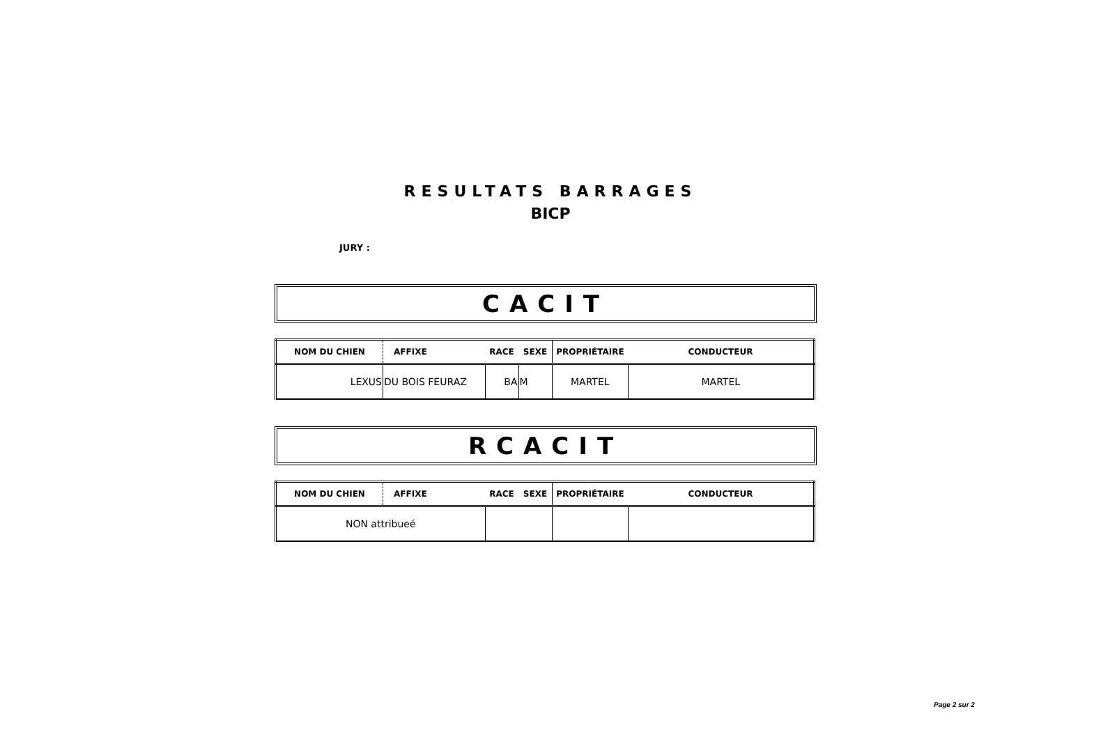RESULTATS BARRAGES
BICP
JURY :
CACIT
| NOM DU CHIEN | AFFIXE | RACE | SEXE | PROPRIÉTAIRE | CONDUCTEUR |
| --- | --- | --- | --- | --- | --- |
| LEXUS | DU BOIS FEURAZ | BA | M | MARTEL | MARTEL |
RCACIT
| NOM DU CHIEN | AFFIXE | RACE | SEXE | PROPRIÉTAIRE | CONDUCTEUR |
| --- | --- | --- | --- | --- | --- |
| NON attribueé | | | | | |
Page 2 sur 2